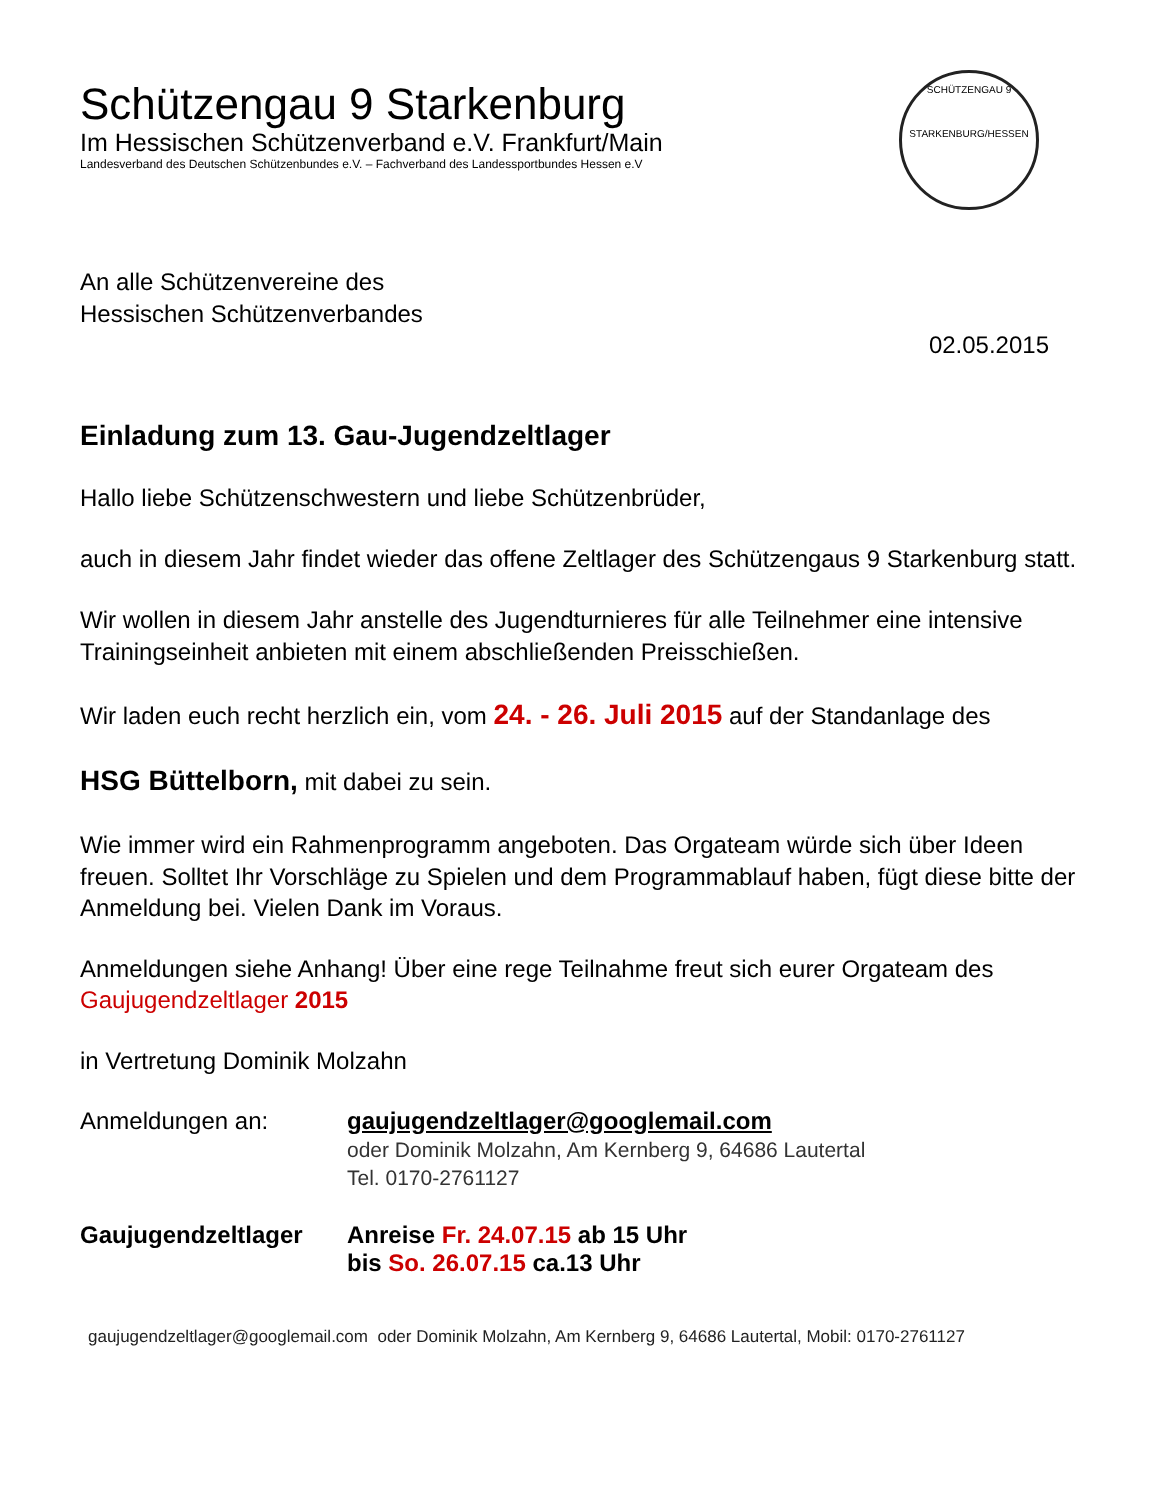SCHÜTZENGAU 9
STARKENBURG/HESSEN
Schützengau 9 Starkenburg
Im Hessischen Schützenverband e.V. Frankfurt/Main
Landesverband des Deutschen Schützenbundes e.V. – Fachverband des Landessportbundes Hessen e.V
An alle Schützenvereine des
Hessischen Schützenverbandes
02.05.2015
Einladung zum 13. Gau-Jugendzeltlager
Hallo liebe Schützenschwestern und liebe Schützenbrüder,
auch in diesem Jahr findet wieder das offene Zeltlager des Schützengaus 9 Starkenburg statt.
Wir wollen in diesem Jahr anstelle des Jugendturnieres für alle Teilnehmer eine intensive Trainingseinheit anbieten mit einem abschließenden Preisschießen.
Wir laden euch recht herzlich ein, vom 24. - 26. Juli 2015 auf der Standanlage des
HSG Büttelborn, mit dabei zu sein.
Wie immer wird ein Rahmenprogramm angeboten. Das Orgateam würde sich über Ideen freuen. Solltet Ihr Vorschläge zu Spielen und dem Programmablauf haben, fügt diese bitte der Anmeldung bei. Vielen Dank im Voraus.
Anmeldungen siehe Anhang! Über eine rege Teilnahme freut sich eurer Orgateam des Gaujugendzeltlager 2015
in Vertretung Dominik Molzahn
Anmeldungen an: gaujugendzeltlager@googlemail.com
oder Dominik Molzahn, Am Kernberg 9, 64686 Lautertal
Tel. 0170-2761127
Gaujugendzeltlager Anreise Fr. 24.07.15 ab 15 Uhr
bis So. 26.07.15 ca.13 Uhr
gaujugendzeltlager@googlemail.com oder Dominik Molzahn, Am Kernberg 9, 64686 Lautertal, Mobil: 0170-2761127